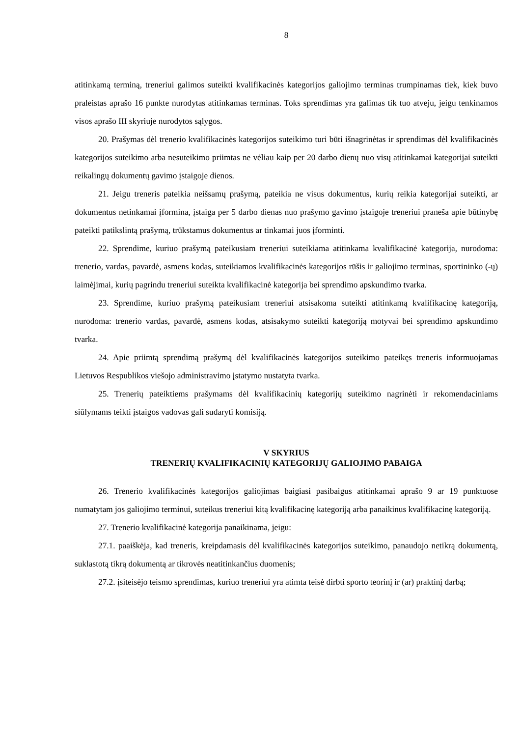8
atitinkamą terminą, treneriui galimos suteikti kvalifikacinės kategorijos galiojimo terminas trumpinamas tiek, kiek buvo praleistas aprašo 16 punkte nurodytas atitinkamas terminas. Toks sprendimas yra galimas tik tuo atveju, jeigu tenkinamos visos aprašo III skyriuje nurodytos sąlygos.
20. Prašymas dėl trenerio kvalifikacinės kategorijos suteikimo turi būti išnagrinėtas ir sprendimas dėl kvalifikacinės kategorijos suteikimo arba nesuteikimo priimtas ne vėliau kaip per 20 darbo dienų nuo visų atitinkamai kategorijai suteikti reikalingų dokumentų gavimo įstaigoje dienos.
21. Jeigu treneris pateikia neišsamų prašymą, pateikia ne visus dokumentus, kurių reikia kategorijai suteikti, ar dokumentus netinkamai įformina, įstaiga per 5 darbo dienas nuo prašymo gavimo įstaigoje treneriui praneša apie būtinybę pateikti patikslintą prašymą, trūkstamus dokumentus ar tinkamai juos įforminti.
22. Sprendime, kuriuo prašymą pateikusiam treneriui suteikiama atitinkama kvalifikacinė kategorija, nurodoma: trenerio, vardas, pavardė, asmens kodas, suteikiamos kvalifikacinės kategorijos rūšis ir galiojimo terminas, sportininko (-ų) laimėjimai, kurių pagrindu treneriui suteikta kvalifikacinė kategorija bei sprendimo apskundimo tvarka.
23. Sprendime, kuriuo prašymą pateikusiam treneriui atsisakoma suteikti atitinkamą kvalifikacinę kategoriją, nurodoma: trenerio vardas, pavardė, asmens kodas, atsisakymo suteikti kategoriją motyvai bei sprendimo apskundimo tvarka.
24. Apie priimtą sprendimą prašymą dėl kvalifikacinės kategorijos suteikimo pateikęs treneris informuojamas Lietuvos Respublikos viešojo administravimo įstatymo nustatyta tvarka.
25. Trenerių pateiktiems prašymams dėl kvalifikacinių kategorijų suteikimo nagrinėti ir rekomendaciniams siūlymams teikti įstaigos vadovas gali sudaryti komisiją.
V SKYRIUS
TRENERIŲ KVALIFIKACINIŲ KATEGORIJŲ GALIOJIMO PABAIGA
26. Trenerio kvalifikacinės kategorijos galiojimas baigiasi pasibaigus atitinkamai aprašo 9 ar 19 punktuose numatytam jos galiojimo terminui, suteikus treneriui kitą kvalifikacinę kategoriją arba panaikinus kvalifikacinę kategoriją.
27. Trenerio kvalifikacinė kategorija panaikinama, jeigu:
27.1. paaiškėja, kad treneris, kreipdamasis dėl kvalifikacinės kategorijos suteikimo, panaudojo netikrą dokumentą, suklastotą tikrą dokumentą ar tikrovės neatitinkančius duomenis;
27.2. įsiteisėjo teismo sprendimas, kuriuo treneriui yra atimta teisė dirbti sporto teorinį ir (ar) praktinį darbą;